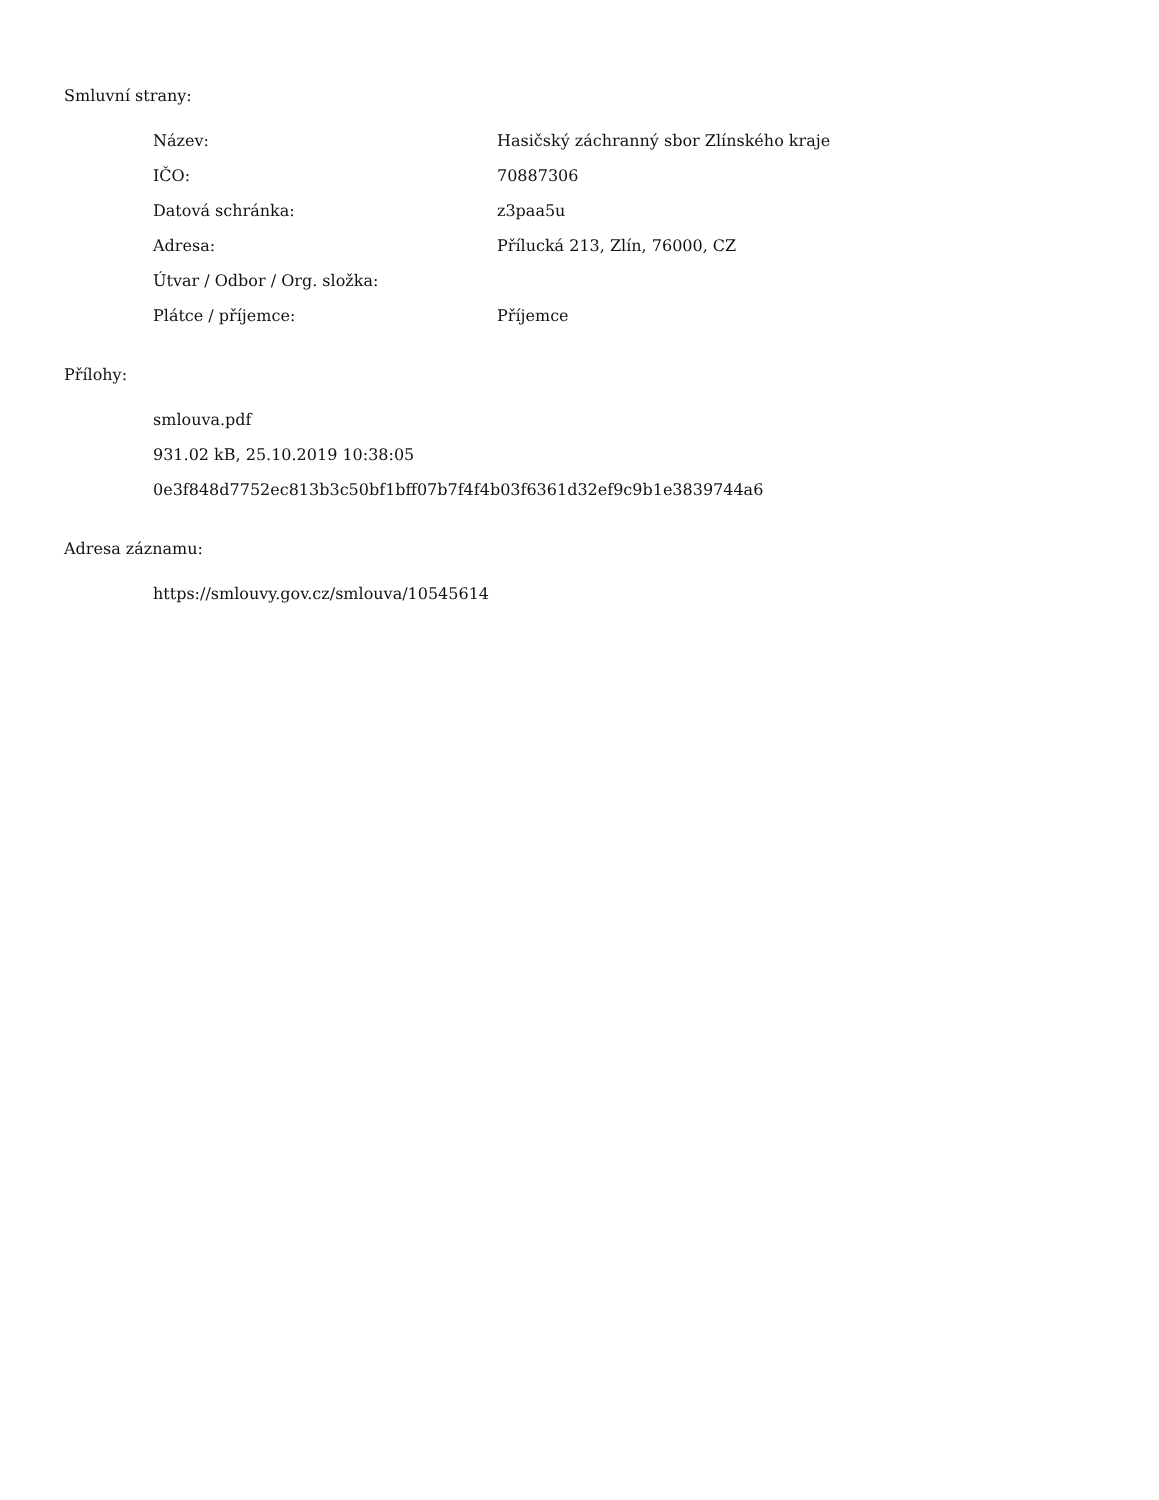Smluvní strany:
| Název: | Hasičský záchranný sbor Zlínského kraje |
| IČO: | 70887306 |
| Datová schránka: | z3paa5u |
| Adresa: | Přílucká 213, Zlín, 76000, CZ |
| Útvar / Odbor / Org. složka: | |
| Plátce / příjemce: | Příjemce |
Přílohy:
smlouva.pdf
931.02 kB, 25.10.2019 10:38:05
0e3f848d7752ec813b3c50bf1bff07b7f4f4b03f6361d32ef9c9b1e3839744a6
Adresa záznamu:
https://smlouvy.gov.cz/smlouva/10545614